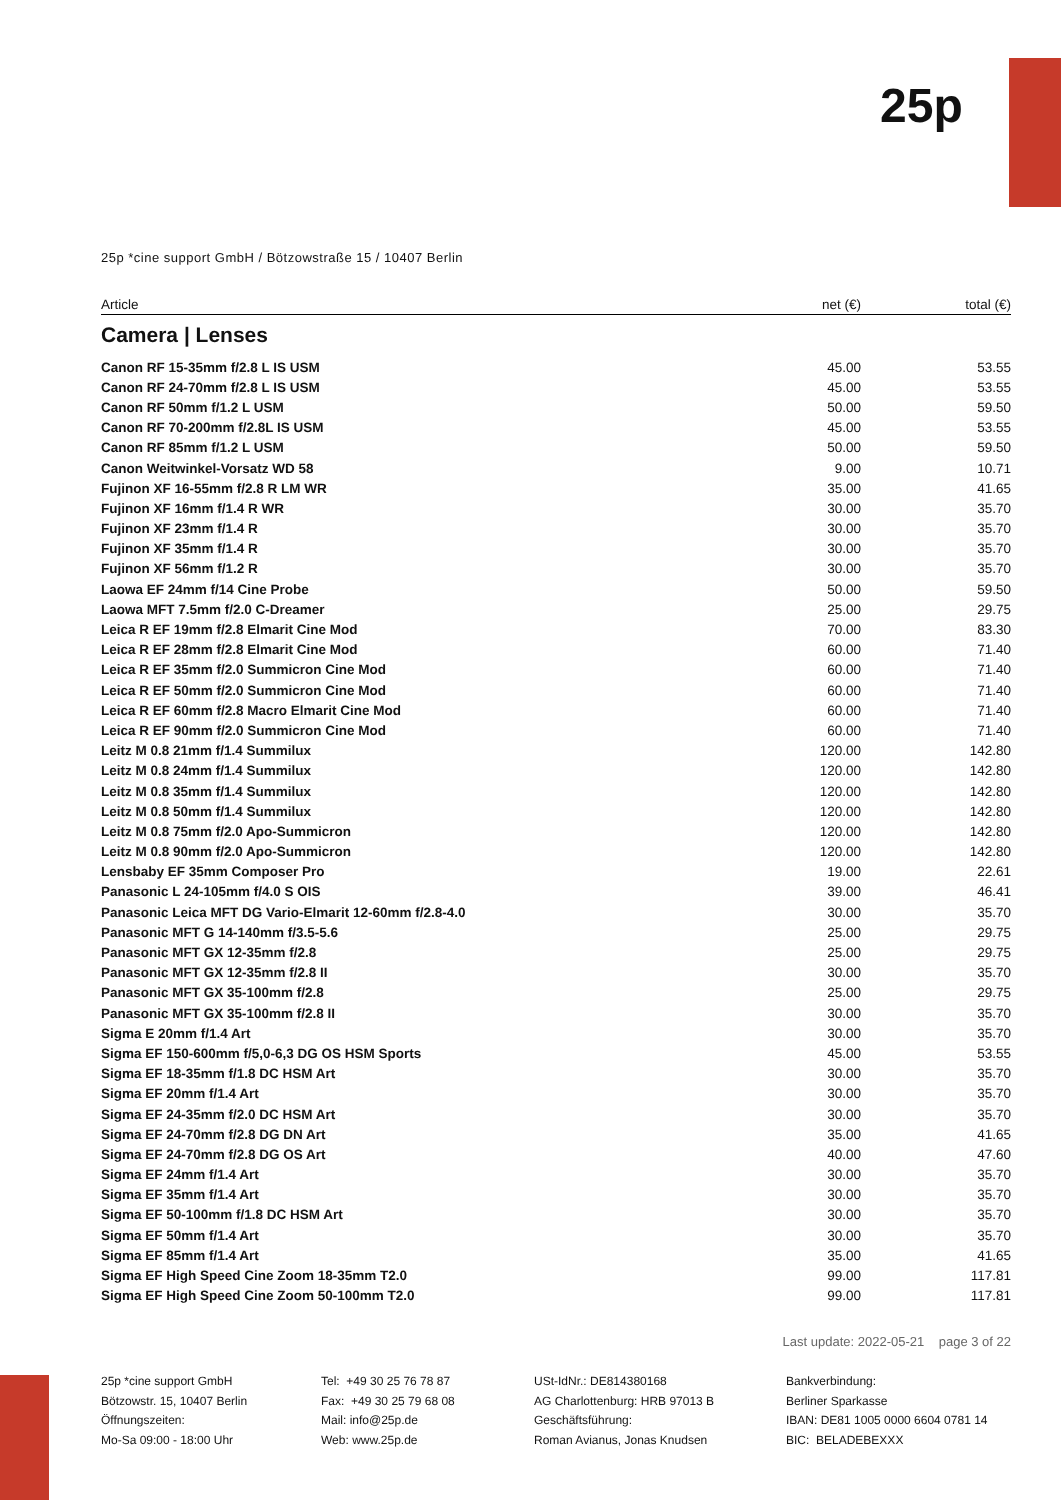25p
25p *cine support GmbH / Bötzowstraße 15 / 10407 Berlin
| Article | net (€) | total (€) |
| --- | --- | --- |
| Camera / Lenses | | |
| Canon RF 15-35mm f/2.8 L IS USM | 45.00 | 53.55 |
| Canon RF 24-70mm f/2.8 L IS USM | 45.00 | 53.55 |
| Canon RF 50mm f/1.2 L USM | 50.00 | 59.50 |
| Canon RF 70-200mm f/2.8L IS USM | 45.00 | 53.55 |
| Canon RF 85mm f/1.2 L USM | 50.00 | 59.50 |
| Canon Weitwinkel-Vorsatz WD 58 | 9.00 | 10.71 |
| Fujinon XF 16-55mm f/2.8 R LM WR | 35.00 | 41.65 |
| Fujinon XF 16mm f/1.4 R WR | 30.00 | 35.70 |
| Fujinon XF 23mm f/1.4 R | 30.00 | 35.70 |
| Fujinon XF 35mm f/1.4 R | 30.00 | 35.70 |
| Fujinon XF 56mm f/1.2 R | 30.00 | 35.70 |
| Laowa EF 24mm f/14 Cine Probe | 50.00 | 59.50 |
| Laowa MFT 7.5mm f/2.0 C-Dreamer | 25.00 | 29.75 |
| Leica R EF 19mm f/2.8 Elmarit Cine Mod | 70.00 | 83.30 |
| Leica R EF 28mm f/2.8 Elmarit Cine Mod | 60.00 | 71.40 |
| Leica R EF 35mm f/2.0 Summicron Cine Mod | 60.00 | 71.40 |
| Leica R EF 50mm f/2.0 Summicron Cine Mod | 60.00 | 71.40 |
| Leica R EF 60mm f/2.8 Macro Elmarit Cine Mod | 60.00 | 71.40 |
| Leica R EF 90mm f/2.0 Summicron Cine Mod | 60.00 | 71.40 |
| Leitz M 0.8 21mm f/1.4 Summilux | 120.00 | 142.80 |
| Leitz M 0.8 24mm f/1.4 Summilux | 120.00 | 142.80 |
| Leitz M 0.8 35mm f/1.4 Summilux | 120.00 | 142.80 |
| Leitz M 0.8 50mm f/1.4 Summilux | 120.00 | 142.80 |
| Leitz M 0.8 75mm f/2.0 Apo-Summicron | 120.00 | 142.80 |
| Leitz M 0.8 90mm f/2.0 Apo-Summicron | 120.00 | 142.80 |
| Lensbaby EF 35mm Composer Pro | 19.00 | 22.61 |
| Panasonic L 24-105mm f/4.0 S OIS | 39.00 | 46.41 |
| Panasonic Leica MFT DG Vario-Elmarit 12-60mm f/2.8-4.0 | 30.00 | 35.70 |
| Panasonic MFT G 14-140mm f/3.5-5.6 | 25.00 | 29.75 |
| Panasonic MFT GX 12-35mm f/2.8 | 25.00 | 29.75 |
| Panasonic MFT GX 12-35mm f/2.8 II | 30.00 | 35.70 |
| Panasonic MFT GX 35-100mm f/2.8 | 25.00 | 29.75 |
| Panasonic MFT GX 35-100mm f/2.8 II | 30.00 | 35.70 |
| Sigma E 20mm f/1.4 Art | 30.00 | 35.70 |
| Sigma EF 150-600mm f/5,0-6,3 DG OS HSM Sports | 45.00 | 53.55 |
| Sigma EF 18-35mm f/1.8 DC HSM Art | 30.00 | 35.70 |
| Sigma EF 20mm f/1.4 Art | 30.00 | 35.70 |
| Sigma EF 24-35mm f/2.0 DC HSM Art | 30.00 | 35.70 |
| Sigma EF 24-70mm f/2.8 DG DN Art | 35.00 | 41.65 |
| Sigma EF 24-70mm f/2.8 DG OS Art | 40.00 | 47.60 |
| Sigma EF 24mm f/1.4 Art | 30.00 | 35.70 |
| Sigma EF 35mm f/1.4 Art | 30.00 | 35.70 |
| Sigma EF 50-100mm f/1.8 DC HSM Art | 30.00 | 35.70 |
| Sigma EF 50mm f/1.4 Art | 30.00 | 35.70 |
| Sigma EF 85mm f/1.4 Art | 35.00 | 41.65 |
| Sigma EF High Speed Cine Zoom 18-35mm T2.0 | 99.00 | 117.81 |
| Sigma EF High Speed Cine Zoom 50-100mm T2.0 | 99.00 | 117.81 |
Last update: 2022-05-21 page 3 of 22
25p *cine support GmbH
Bötzowstr. 15, 10407 Berlin
Öffnungszeiten:
Mo-Sa 09:00 - 18:00 Uhr
Tel: +49 30 25 76 78 87
Fax: +49 30 25 79 68 08
Mail: info@25p.de
Web: www.25p.de
USt-IdNr.: DE814380168
AG Charlottenburg: HRB 97013 B
Geschäftsführung:
Roman Avianus, Jonas Knudsen
Bankverbindung:
Berliner Sparkasse
IBAN: DE81 1005 0000 6604 0781 14
BIC: BELADEBEXXX